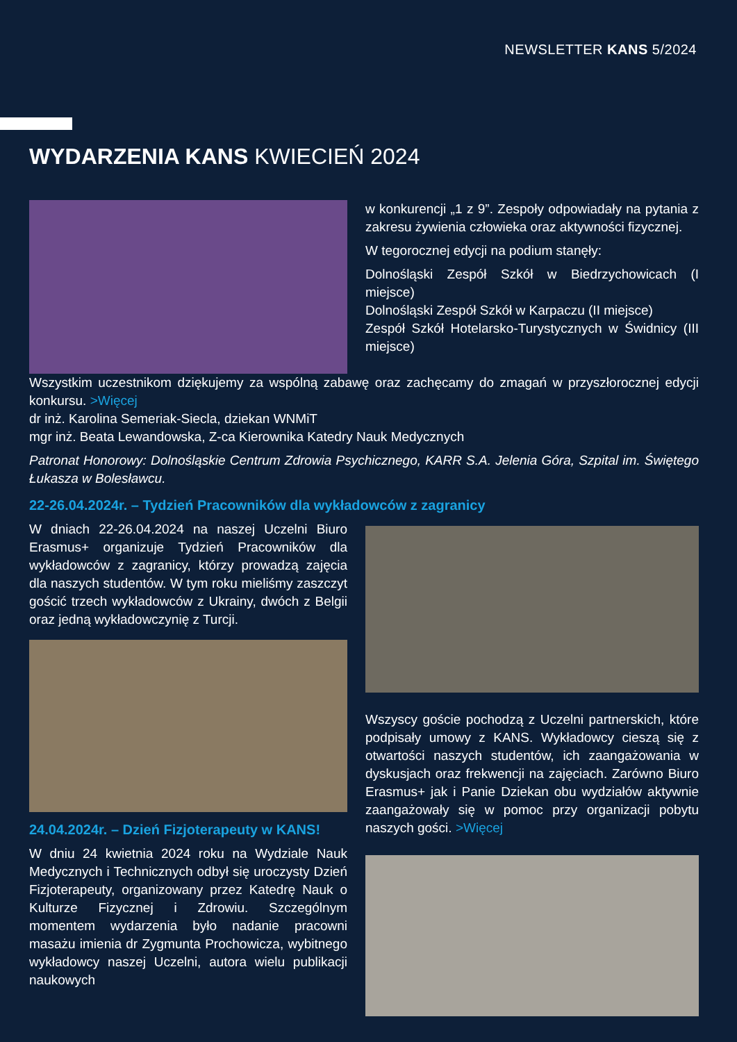NEWSLETTER KANS 5/2024
WYDARZENIA KANS KWIECIEŃ 2024
w konkurencji „1 z 9”. Zespoły odpowiadały na pytania z zakresu żywienia człowieka oraz aktywności fizycznej.
W tegorocznej edycji na podium stanęły:
Dolnośląski Zespół Szkół w Biedrzychowicach (I miejsce)
Dolnośląski Zespół Szkół w Karpaczu (II miejsce)
Zespół Szkół Hotelarsko-Turystycznych w Świdnicy (III miejsce)
Wszystkim uczestnikom dziękujemy za wspólną zabawę oraz zachęcamy do zmagań w przyszłorocznej edycji konkursu. >Więcej
dr inż. Karolina Semeriak-Siecla, dziekan WNMiT
mgr inż. Beata Lewandowska, Z-ca Kierownika Katedry Nauk Medycznych
Patronat Honorowy: Dolnośląskie Centrum Zdrowia Psychicznego, KARR S.A. Jelenia Góra, Szpital im. Świętego Łukasza w Bolesławcu.
22-26.04.2024r. – Tydzień Pracowników dla wykładowców z zagranicy
W dniach 22-26.04.2024 na naszej Uczelni Biuro Erasmus+ organizuje Tydzień Pracowników dla wykładowców z zagranicy, którzy prowadzą zajęcia dla naszych studentów. W tym roku mieliśmy zaszczyt gościć trzech wykładowców z Ukrainy, dwóch z Belgii oraz jedną wykładowczynię z Turcji.
24.04.2024r. – Dzień Fizjoterapeuty w KANS!
W dniu 24 kwietnia 2024 roku na Wydziale Nauk Medycznych i Technicznych odbył się uroczysty Dzień Fizjoterapeuty, organizowany przez Katedrę Nauk o Kulturze Fizycznej i Zdrowiu. Szczególnym momentem wydarzenia było nadanie pracowni masażu imienia dr Zygmunta Prochowicza, wybitnego wykładowcy naszej Uczelni, autora wielu publikacji naukowych
Wszyscy goście pochodzą z Uczelni partnerskich, które podpisały umowy z KANS. Wykładowcy cieszą się z otwartości naszych studentów, ich zaangażowania w dyskusjach oraz frekwencji na zajęciach. Zarówno Biuro Erasmus+ jak i Panie Dziekan obu wydziałów aktywnie zaangażowały się w pomoc przy organizacji pobytu naszych gości. >Więcej